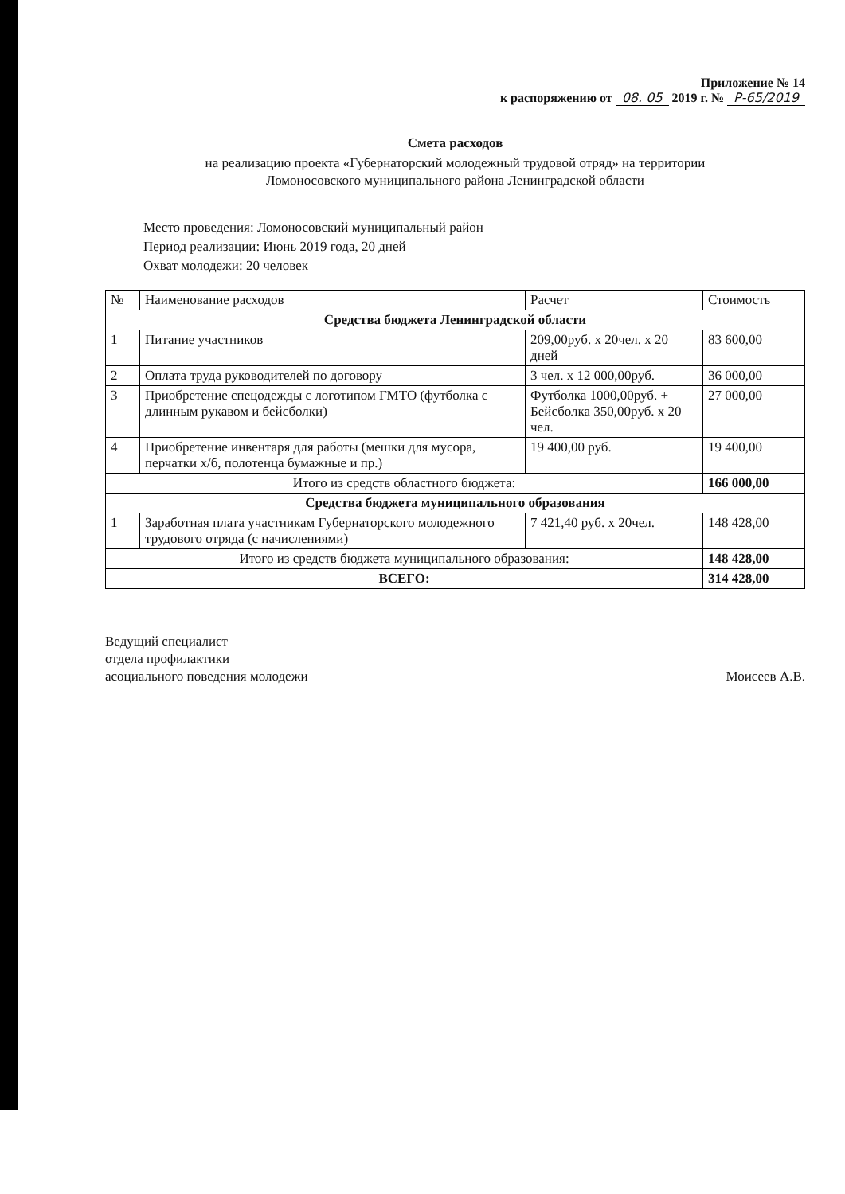Приложение № 14
к распоряжению от 08. 05 2019 г. № Р-65/2019
Смета расходов
на реализацию проекта «Губернаторский молодежный трудовой отряд» на территории
Ломоносовского муниципального района Ленинградской области
Место проведения: Ломоносовский муниципальный район
Период реализации: Июнь 2019 года, 20 дней
Охват молодежи: 20 человек
| № | Наименование расходов | Расчет | Стоимость |
| --- | --- | --- | --- |
| Средства бюджета Ленинградской области | | | |
| 1 | Питание участников | 209,00руб. х 20чел. х 20 дней | 83 600,00 |
| 2 | Оплата труда руководителей по договору | 3 чел. х 12 000,00руб. | 36 000,00 |
| 3 | Приобретение спецодежды с логотипом ГМТО (футболка с длинным рукавом и бейсболки) | Футболка 1000,00руб. + Бейсболка 350,00руб. х 20 чел. | 27 000,00 |
| 4 | Приобретение инвентаря для работы (мешки для мусора, перчатки х/б, полотенца бумажные и пр.) | 19 400,00 руб. | 19 400,00 |
| Итого из средств областного бюджета: | | | 166 000,00 |
| Средства бюджета муниципального образования | | | |
| 1 | Заработная плата участникам Губернаторского молодежного трудового отряда (с начислениями) | 7 421,40 руб. х 20чел. | 148 428,00 |
| Итого из средств бюджета муниципального образования: | | | 148 428,00 |
| ВСЕГО: | | | 314 428,00 |
Ведущий специалист
отдела профилактики
асоциального поведения молодежи
Моисеев А.В.